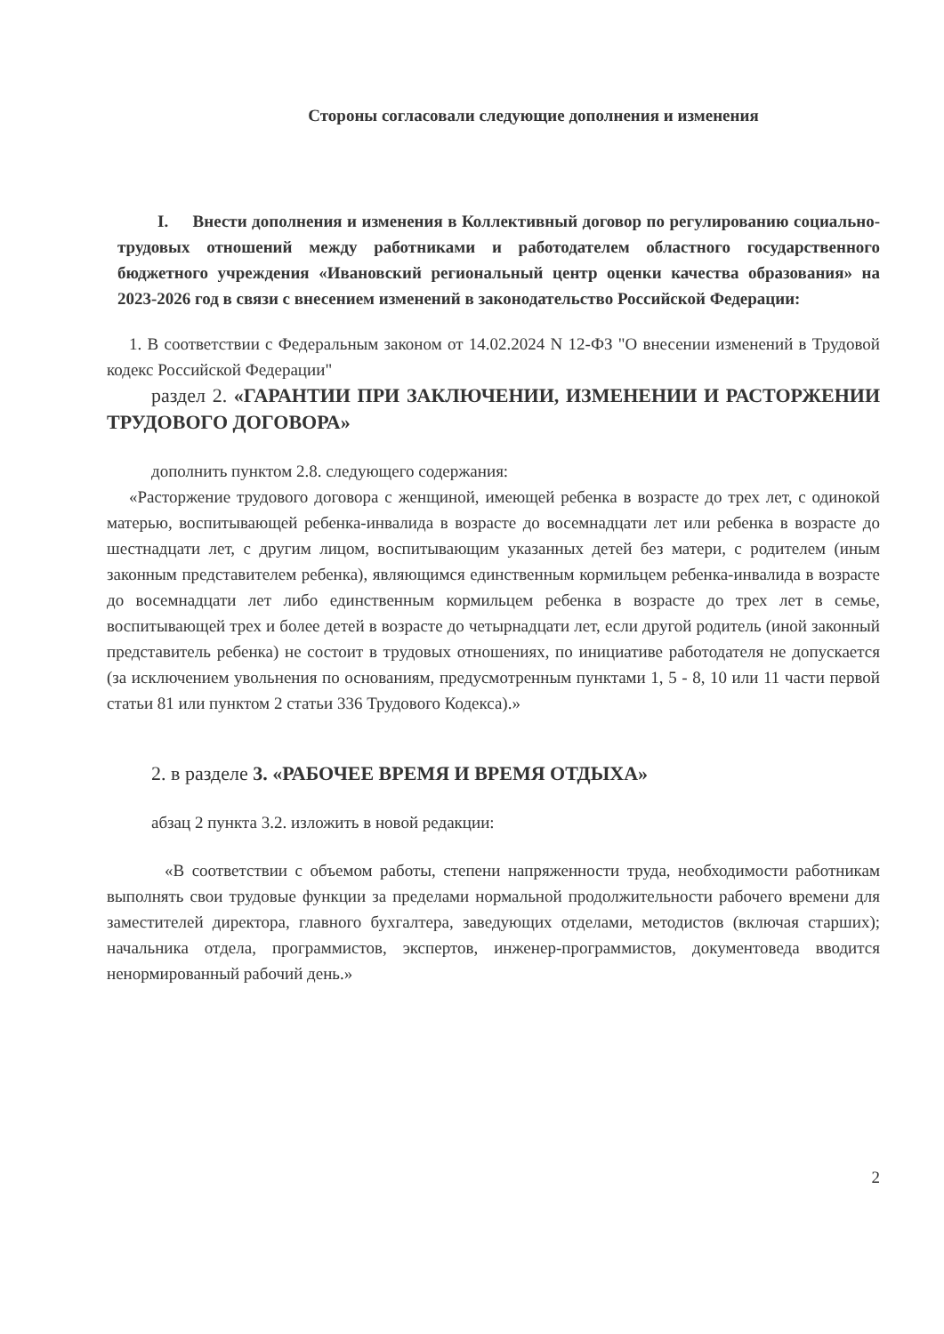Стороны согласовали следующие дополнения и изменения
I. Внести дополнения и изменения в Коллективный договор по регулированию социально-трудовых отношений между работниками и работодателем областного государственного бюджетного учреждения «Ивановский региональный центр оценки качества образования» на 2023-2026 год в связи с внесением изменений в законодательство Российской Федерации:
1. В соответствии с Федеральным законом от 14.02.2024 N 12-ФЗ "О внесении изменений в Трудовой кодекс Российской Федерации"
раздел 2. «ГАРАНТИИ ПРИ ЗАКЛЮЧЕНИИ, ИЗМЕНЕНИИ И РАСТОРЖЕНИИ ТРУДОВОГО ДОГОВОРА»
дополнить пунктом 2.8. следующего содержания:
«Расторжение трудового договора с женщиной, имеющей ребенка в возрасте до трех лет, с одинокой матерью, воспитывающей ребенка-инвалида в возрасте до восемнадцати лет или ребенка в возрасте до шестнадцати лет, с другим лицом, воспитывающим указанных детей без матери, с родителем (иным законным представителем ребенка), являющимся единственным кормильцем ребенка-инвалида в возрасте до восемнадцати лет либо единственным кормильцем ребенка в возрасте до трех лет в семье, воспитывающей трех и более детей в возрасте до четырнадцати лет, если другой родитель (иной законный представитель ребенка) не состоит в трудовых отношениях, по инициативе работодателя не допускается (за исключением увольнения по основаниям, предусмотренным пунктами 1, 5 - 8, 10 или 11 части первой статьи 81 или пунктом 2 статьи 336 Трудового Кодекса).»
2. в разделе 3. «РАБОЧЕЕ ВРЕМЯ И ВРЕМЯ ОТДЫХА»
абзац 2 пункта 3.2. изложить в новой редакции:
«В соответствии с объемом работы, степени напряженности труда, необходимости работникам выполнять свои трудовые функции за пределами нормальной продолжительности рабочего времени для заместителей директора, главного бухгалтера, заведующих отделами, методистов (включая старших); начальника отдела, программистов, экспертов, инженер-программистов, документоведа вводится ненормированный рабочий день.»
2